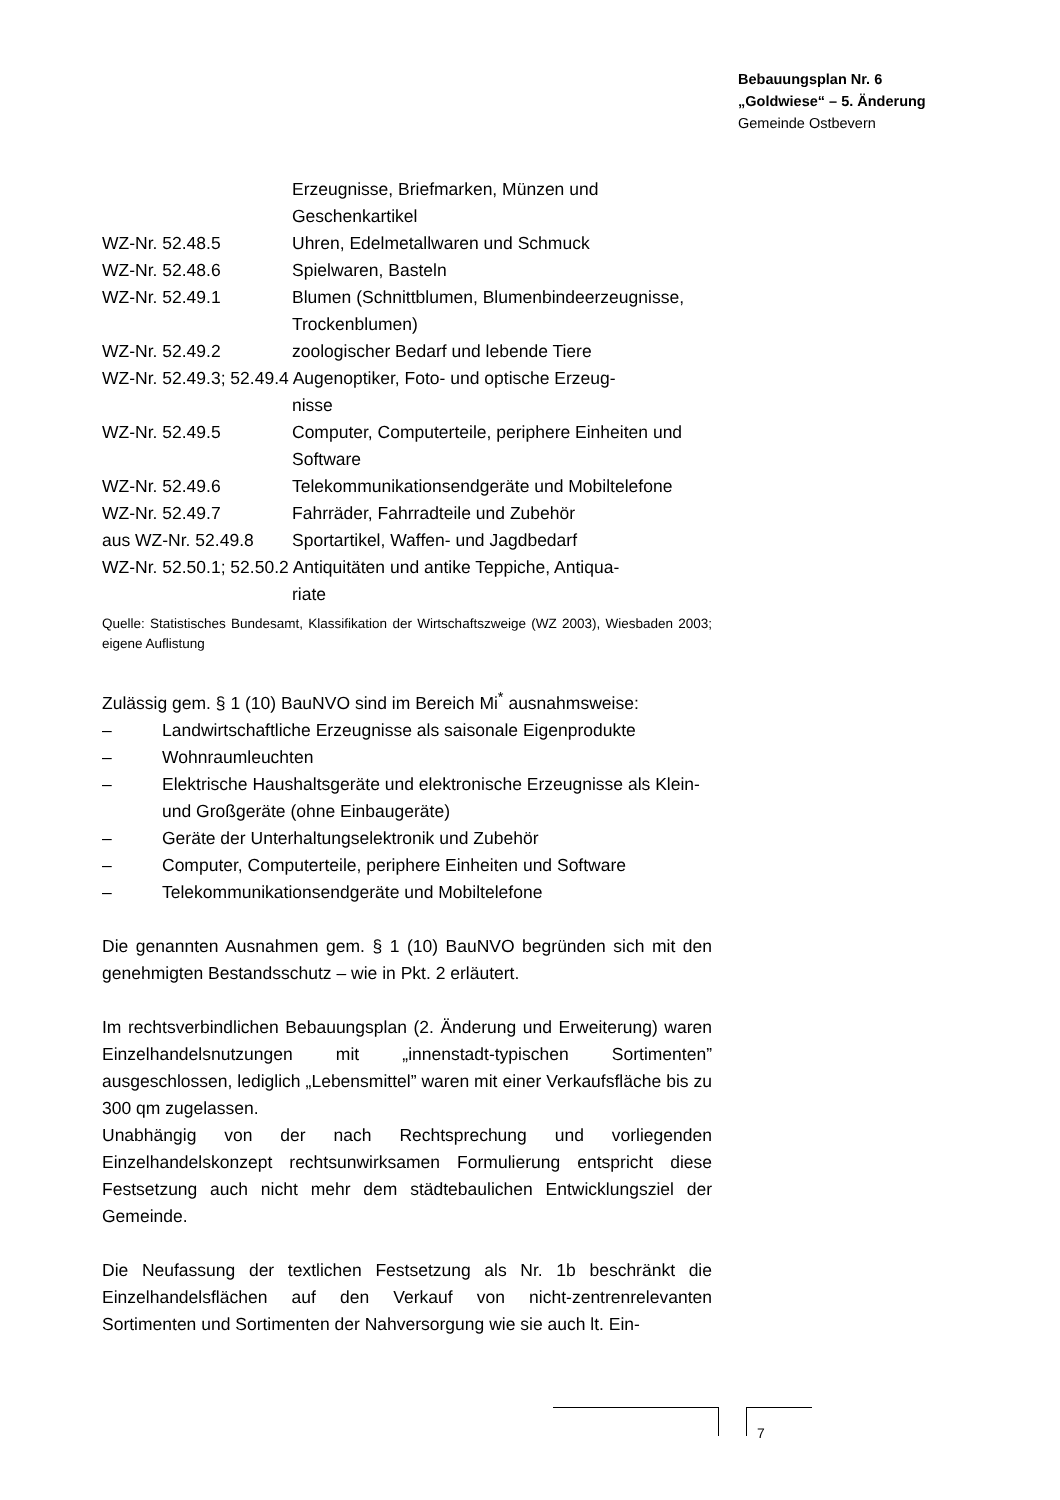Bebauungsplan Nr. 6
„Goldwiese“ – 5. Änderung
Gemeinde Ostbevern
Erzeugnisse, Briefmarken, Münzen und Geschenkartikel
WZ-Nr. 52.48.5 Uhren, Edelmetallwaren und Schmuck
WZ-Nr. 52.48.6 Spielwaren, Basteln
WZ-Nr. 52.49.1 Blumen (Schnittblumen, Blumenbindeerzeugnisse, Trockenblumen)
WZ-Nr. 52.49.2 zoologischer Bedarf und lebende Tiere
WZ-Nr. 52.49.3; 52.49.4 Augenoptiker, Foto- und optische Erzeug-
nisse
WZ-Nr. 52.49.5 Computer, Computerteile, periphere Einheiten und Software
WZ-Nr. 52.49.6 Telekommunikationsendgeräte und Mobiltelefone
WZ-Nr. 52.49.7 Fahrräder, Fahrradteile und Zubehör
aus WZ-Nr. 52.49.8 Sportartikel, Waffen- und Jagdbedarf
WZ-Nr. 52.50.1; 52.50.2 Antiquitäten und antike Teppiche, Antiqua-
riate
Quelle: Statistisches Bundesamt, Klassifikation der Wirtschaftszweige (WZ 2003), Wiesbaden 2003; eigene Auflistung
Zulässig gem. § 1 (10) BauNVO sind im Bereich Mi<sup>*</sup> ausnahmsweise:
– Landwirtschaftliche Erzeugnisse als saisonale Eigenprodukte
– Wohnraumleuchten
– Elektrische Haushaltsgeräte und elektronische Erzeugnisse als Klein- und Großgeräte (ohne Einbaugeräte)
– Geräte der Unterhaltungselektronik und Zubehör
– Computer, Computerteile, periphere Einheiten und Software
– Telekommunikationsendgeräte und Mobiltelefone
Die genannten Ausnahmen gem. § 1 (10) BauNVO begründen sich mit den genehmigten Bestandsschutz – wie in Pkt. 2 erläutert.
Im rechtsverbindlichen Bebauungsplan (2. Änderung und Erweiterung) waren Einzelhandelsnutzungen mit „innenstadt-typischen Sortimenten” ausgeschlossen, lediglich „Lebensmittel” waren mit einer Verkaufsfläche bis zu 300 qm zugelassen.
Unabhängig von der nach Rechtsprechung und vorliegenden Einzelhandelskonzept rechtsunwirksamen Formulierung entspricht diese Festsetzung auch nicht mehr dem städtebaulichen Entwicklungsziel der Gemeinde.
Die Neufassung der textlichen Festsetzung als Nr. 1b beschränkt die Einzelhandelsflächen auf den Verkauf von nicht-zentrenrelevanten Sortimenten und Sortimenten der Nahversorgung wie sie auch lt. Ein-
7